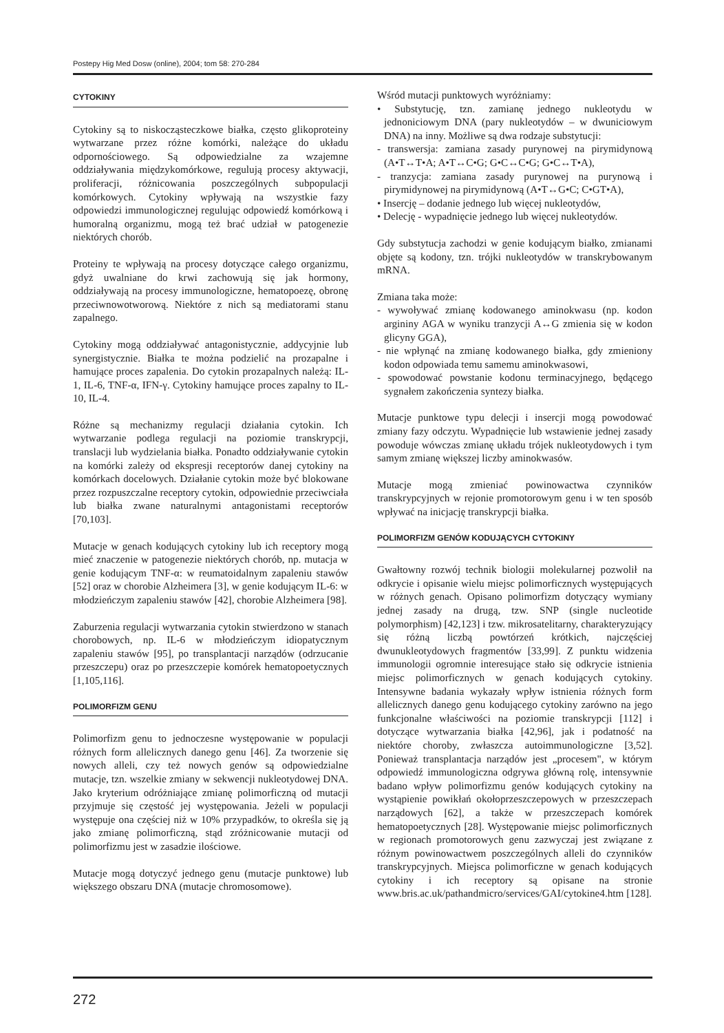Postepy Hig Med Dosw (online), 2004; tom 58: 270-284
CYTOKINY
Cytokiny są to niskocząsteczkowe białka, często glikoproteiny wytwarzane przez różne komórki, należące do układu odpornościowego. Są odpowiedzialne za wzajemne oddziaływania międzykomórkowe, regulują procesy aktywacji, proliferacji, różnicowania poszczególnych subpopulacji komórkowych. Cytokiny wpływają na wszystkie fazy odpowiedzi immunologicznej regulując odpowiedź komórkową i humoralną organizmu, mogą też brać udział w patogenezie niektórych chorób.
Proteiny te wpływają na procesy dotyczące całego organizmu, gdyż uwalniane do krwi zachowują się jak hormony, oddziaływają na procesy immunologiczne, hematopoezę, obronę przeciwnowotworową. Niektóre z nich są mediatorami stanu zapalnego.
Cytokiny mogą oddziaływać antagonistycznie, addycyjnie lub synergistycznie. Białka te można podzielić na prozapalne i hamujące proces zapalenia. Do cytokin prozapalnych należą: IL-1, IL-6, TNF-α, IFN-γ. Cytokiny hamujące proces zapalny to IL-10, IL-4.
Różne są mechanizmy regulacji działania cytokin. Ich wytwarzanie podlega regulacji na poziomie transkrypcji, translacji lub wydzielania białka. Ponadto oddziaływanie cytokin na komórki zależy od ekspresji receptorów danej cytokiny na komórkach docelowych. Działanie cytokin może być blokowane przez rozpuszczalne receptory cytokin, odpowiednie przeciwciała lub białka zwane naturalnymi antagonistami receptorów [70,103].
Mutacje w genach kodujących cytokiny lub ich receptory mogą mieć znaczenie w patogenezie niektórych chorób, np. mutacja w genie kodującym TNF-α: w reumatoidalnym zapaleniu stawów [52] oraz w chorobie Alzheimera [3], w genie kodującym IL-6: w młodzieńczym zapaleniu stawów [42], chorobie Alzheimera [98].
Zaburzenia regulacji wytwarzania cytokin stwierdzono w stanach chorobowych, np. IL-6 w młodzieńczym idiopatycznym zapaleniu stawów [95], po transplantacji narządów (odrzucanie przeszczepu) oraz po przeszczepie komórek hematopoetycznych [1,105,116].
POLIMORFIZM GENU
Polimorfizm genu to jednoczesne występowanie w populacji różnych form allelicznych danego genu [46]. Za tworzenie się nowych alleli, czy też nowych genów są odpowiedzialne mutacje, tzn. wszelkie zmiany w sekwencji nukleotydowej DNA. Jako kryterium odróżniające zmianę polimorficzną od mutacji przyjmuje się częstość jej występowania. Jeżeli w populacji występuje ona częściej niż w 10% przypadków, to określa się ją jako zmianę polimorficzną, stąd zróżnicowanie mutacji od polimorfizmu jest w zasadzie ilościowe.
Mutacje mogą dotyczyć jednego genu (mutacje punktowe) lub większego obszaru DNA (mutacje chromosomowe).
Wśród mutacji punktowych wyróżniamy:
• Substytucję, tzn. zamianę jednego nukleotydu w jednoniciowym DNA (pary nukleotydów – w dwuniciowym DNA) na inny. Możliwe są dwa rodzaje substytucji:
- transwersja: zamiana zasady purynowej na pirymidynową (A•T↔T•A; A•T↔C•G; G•C↔C•G; G•C↔T•A),
- tranzycja: zamiana zasady purynowej na purynową i pirymidynowej na pirymidynową (A•T↔G•C; C•GT•A),
• Insercję – dodanie jednego lub więcej nukleotydów,
• Delecję - wypadnięcie jednego lub więcej nukleotydów.
Gdy substytucja zachodzi w genie kodującym białko, zmianami objęte są kodony, tzn. trójki nukleotydów w transkrybowanym mRNA.
Zmiana taka może:
- wywoływać zmianę kodowanego aminokwasu (np. kodon argininy AGA w wyniku tranzycji A↔G zmienia się w kodon glicyny GGA),
- nie wpłynąć na zmianę kodowanego białka, gdy zmieniony kodon odpowiada temu samemu aminokwasowi,
- spowodować powstanie kodonu terminacyjnego, będącego sygnałem zakończenia syntezy białka.
Mutacje punktowe typu delecji i insercji mogą powodować zmiany fazy odczytu. Wypadnięcie lub wstawienie jednej zasady powoduje wówczas zmianę układu trójek nukleotydowych i tym samym zmianę większej liczby aminokwasów.
Mutacje mogą zmieniać powinowactwa czynników transkrypcyjnych w rejonie promotorowym genu i w ten sposób wpływać na inicjację transkrypcji białka.
POLIMORFIZM GENÓW KODUJĄCYCH CYTOKINY
Gwałtowny rozwój technik biologii molekularnej pozwolił na odkrycie i opisanie wielu miejsc polimorficznych występujących w różnych genach. Opisano polimorfizm dotyczący wymiany jednej zasady na drugą, tzw. SNP (single nucleotide polymorphism) [42,123] i tzw. mikrosatelitarny, charakteryzujący się różną liczbą powtórzeń krótkich, najczęściej dwunukleotydowych fragmentów [33,99]. Z punktu widzenia immunologii ogromnie interesujące stało się odkrycie istnienia miejsc polimorficznych w genach kodujących cytokiny. Intensywne badania wykazały wpływ istnienia różnych form allelicznych danego genu kodującego cytokiny zarówno na jego funkcjonalne właściwości na poziomie transkrypcji [112] i dotyczące wytwarzania białka [42,96], jak i podatność na niektóre choroby, zwłaszcza autoimmunologiczne [3,52]. Ponieważ transplantacja narządów jest „procesem", w którym odpowiedź immunologiczna odgrywa główną rolę, intensywnie badano wpływ polimorfizmu genów kodujących cytokiny na wystąpienie powikłań okołoprzeszczepowych w przeszczepach narządowych [62], a także w przeszczepach komórek hematopoetycznych [28]. Występowanie miejsc polimorficznych w regionach promotorowych genu zazwyczaj jest związane z różnym powinowactwem poszczególnych alleli do czynników transkrypcyjnych. Miejsca polimorficzne w genach kodujących cytokiny i ich receptory są opisane na stronie www.bris.ac.uk/pathandmicro/services/GAI/cytokine4.htm [128].
272